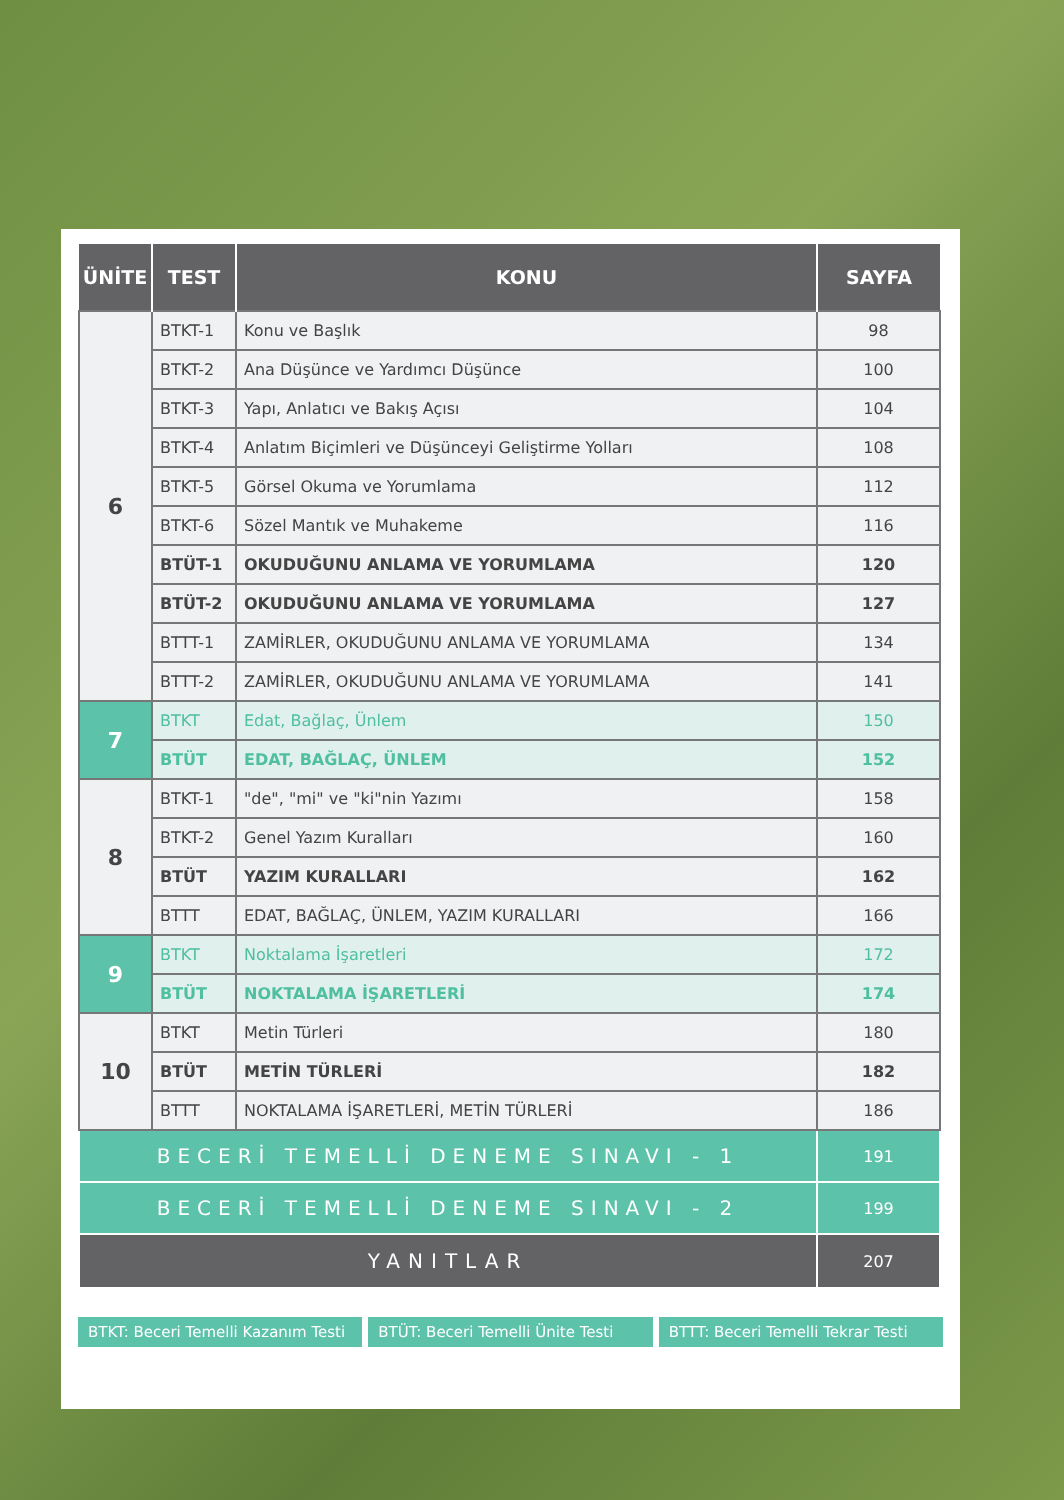| ÜNİTE | TEST | KONU | SAYFA |
| --- | --- | --- | --- |
| 6 | BTKT-1 | Konu ve Başlık | 98 |
| | BTKT-2 | Ana Düşünce ve Yardımcı Düşünce | 100 |
| | BTKT-3 | Yapı, Anlatıcı ve Bakış Açısı | 104 |
| | BTKT-4 | Anlatım Biçimleri ve Düşünceyi Geliştirme Yolları | 108 |
| | BTKT-5 | Görsel Okuma ve Yorumlama | 112 |
| | BTKT-6 | Sözel Mantık ve Muhakeme | 116 |
| | BTÜT-1 | OKUDUĞUNU ANLAMA VE YORUMLAMA | 120 |
| | BTÜT-2 | OKUDUĞUNU ANLAMA VE YORUMLAMA | 127 |
| | BTTT-1 | ZAMİRLER, OKUDUĞUNU ANLAMA VE YORUMLAMA | 134 |
| | BTTT-2 | ZAMİRLER, OKUDUĞUNU ANLAMA VE YORUMLAMA | 141 |
| 7 | BTKT | Edat, Bağlaç, Ünlem | 150 |
| | BTÜT | EDAT, BAĞLAÇ, ÜNLEM | 152 |
| 8 | BTKT-1 | "de", "mi" ve "ki"nin Yazımı | 158 |
| | BTKT-2 | Genel Yazım Kuralları | 160 |
| | BTÜT | YAZIM KURALLARI | 162 |
| | BTTT | EDAT, BAĞLAÇ, ÜNLEM, YAZIM KURALLARI | 166 |
| 9 | BTKT | Noktalama İşaretleri | 172 |
| | BTÜT | NOKTALAMA İŞARETLERİ | 174 |
| 10 | BTKT | Metin Türleri | 180 |
| | BTÜT | METİN TÜRLERİ | 182 |
| | BTTT | NOKTALAMA İŞARETLERİ, METİN TÜRLERİ | 186 |
| BECERİ TEMELLİ DENEME SINAVI - 1 | | | 191 |
| BECERİ TEMELLİ DENEME SINAVI - 2 | | | 199 |
| YANITLAR | | | 207 |
BTKT: Beceri Temelli Kazanım Testi
BTÜT: Beceri Temelli Ünite Testi
BTTT: Beceri Temelli Tekrar Testi